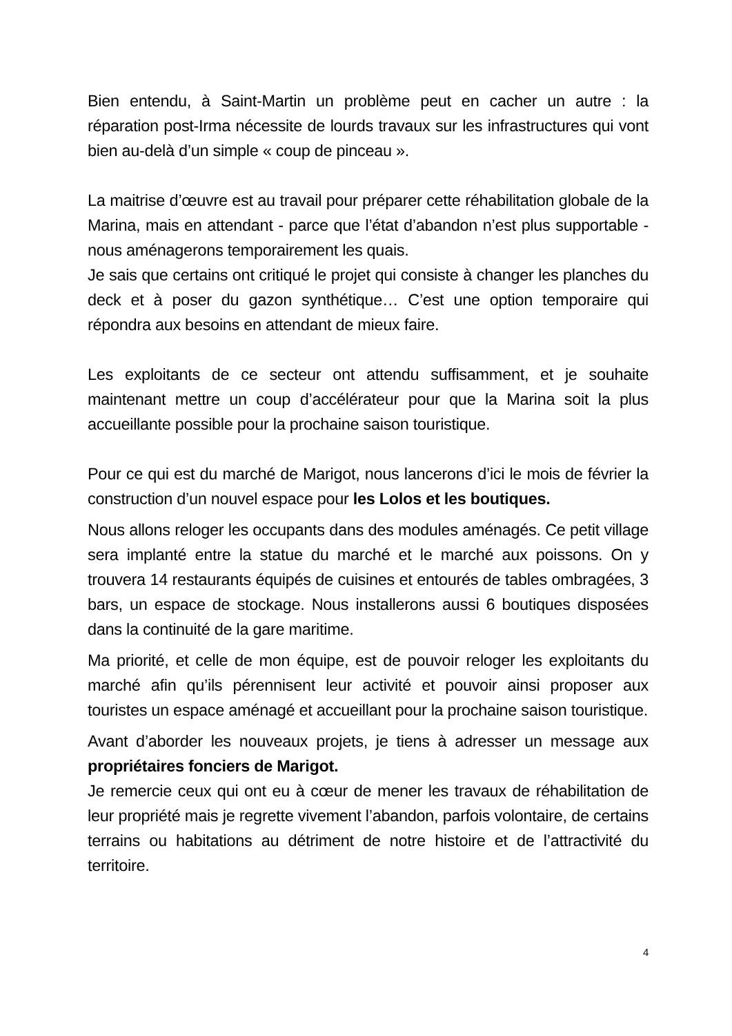Bien entendu, à Saint-Martin un problème peut en cacher un autre : la réparation post-Irma nécessite de lourds travaux sur les infrastructures qui vont bien au-delà d’un simple « coup de pinceau ».
La maitrise d’œuvre est au travail pour préparer cette réhabilitation globale de la Marina, mais en attendant - parce que l’état d’abandon n’est plus supportable - nous aménagerons temporairement les quais.
Je sais que certains ont critiqué le projet qui consiste à changer les planches du deck et à poser du gazon synthétique… C’est une option temporaire qui répondra aux besoins en attendant de mieux faire.
Les exploitants de ce secteur ont attendu suffisamment, et je souhaite maintenant mettre un coup d’accélérateur pour que la Marina soit la plus accueillante possible pour la prochaine saison touristique.
Pour ce qui est du marché de Marigot, nous lancerons d’ici le mois de février la construction d’un nouvel espace pour les Lolos et les boutiques.
Nous allons reloger les occupants dans des modules aménagés. Ce petit village sera implanté entre la statue du marché et le marché aux poissons. On y trouvera 14 restaurants équipés de cuisines et entourés de tables ombragées, 3 bars, un espace de stockage. Nous installerons aussi 6 boutiques disposées dans la continuité de la gare maritime.
Ma priorité, et celle de mon équipe, est de pouvoir reloger les exploitants du marché afin qu’ils pérennisent leur activité et pouvoir ainsi proposer aux touristes un espace aménagé et accueillant pour la prochaine saison touristique.
Avant d’aborder les nouveaux projets, je tiens à adresser un message aux propriétaires fonciers de Marigot.
Je remercie ceux qui ont eu à cœur de mener les travaux de réhabilitation de leur propriété mais je regrette vivement l’abandon, parfois volontaire, de certains terrains ou habitations au détriment de notre histoire et de l’attractivité du territoire.
4